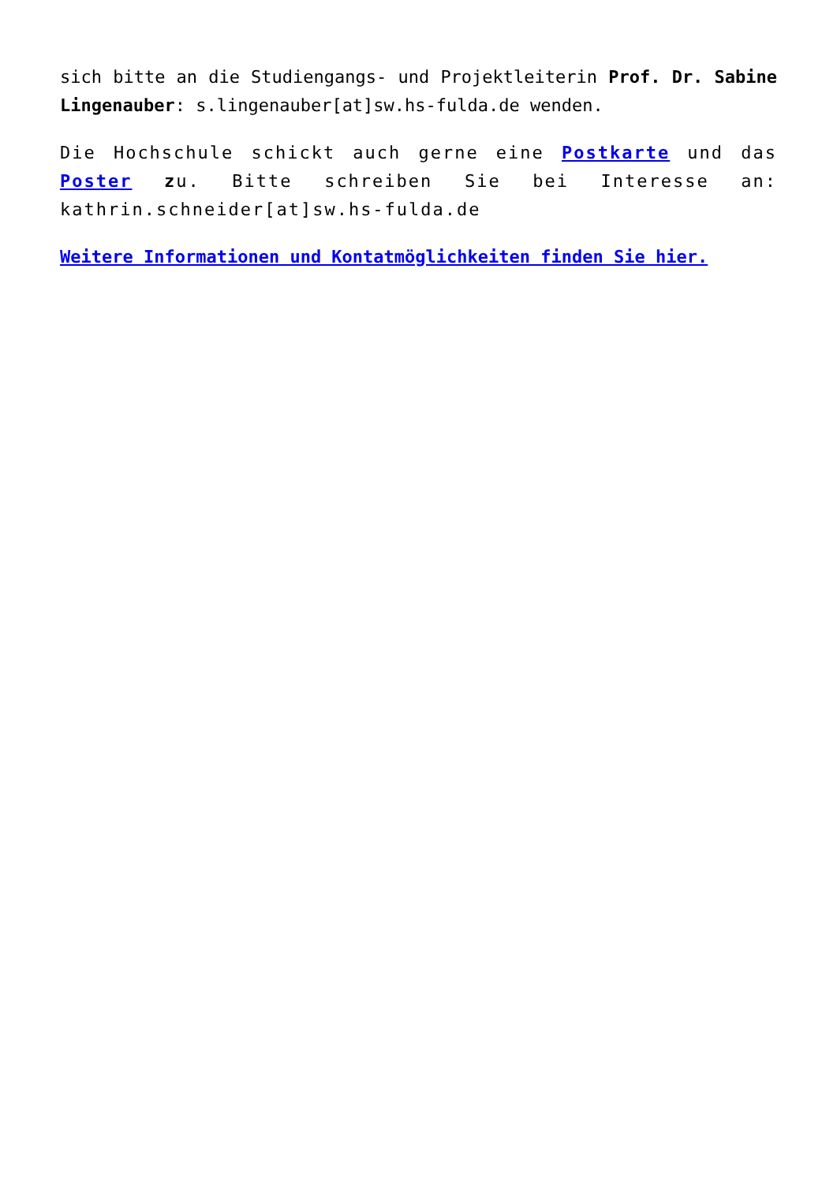sich bitte an die Studiengangs- und Projektleiterin Prof. Dr. Sabine Lingenauber: s.lingenauber[at]sw.hs-fulda.de wenden.
Die Hochschule schickt auch gerne eine Postkarte und das Poster zu. Bitte schreiben Sie bei Interesse an: kathrin.schneider[at]sw.hs-fulda.de
Weitere Informationen und Kontatmöglichkeiten finden Sie hier.